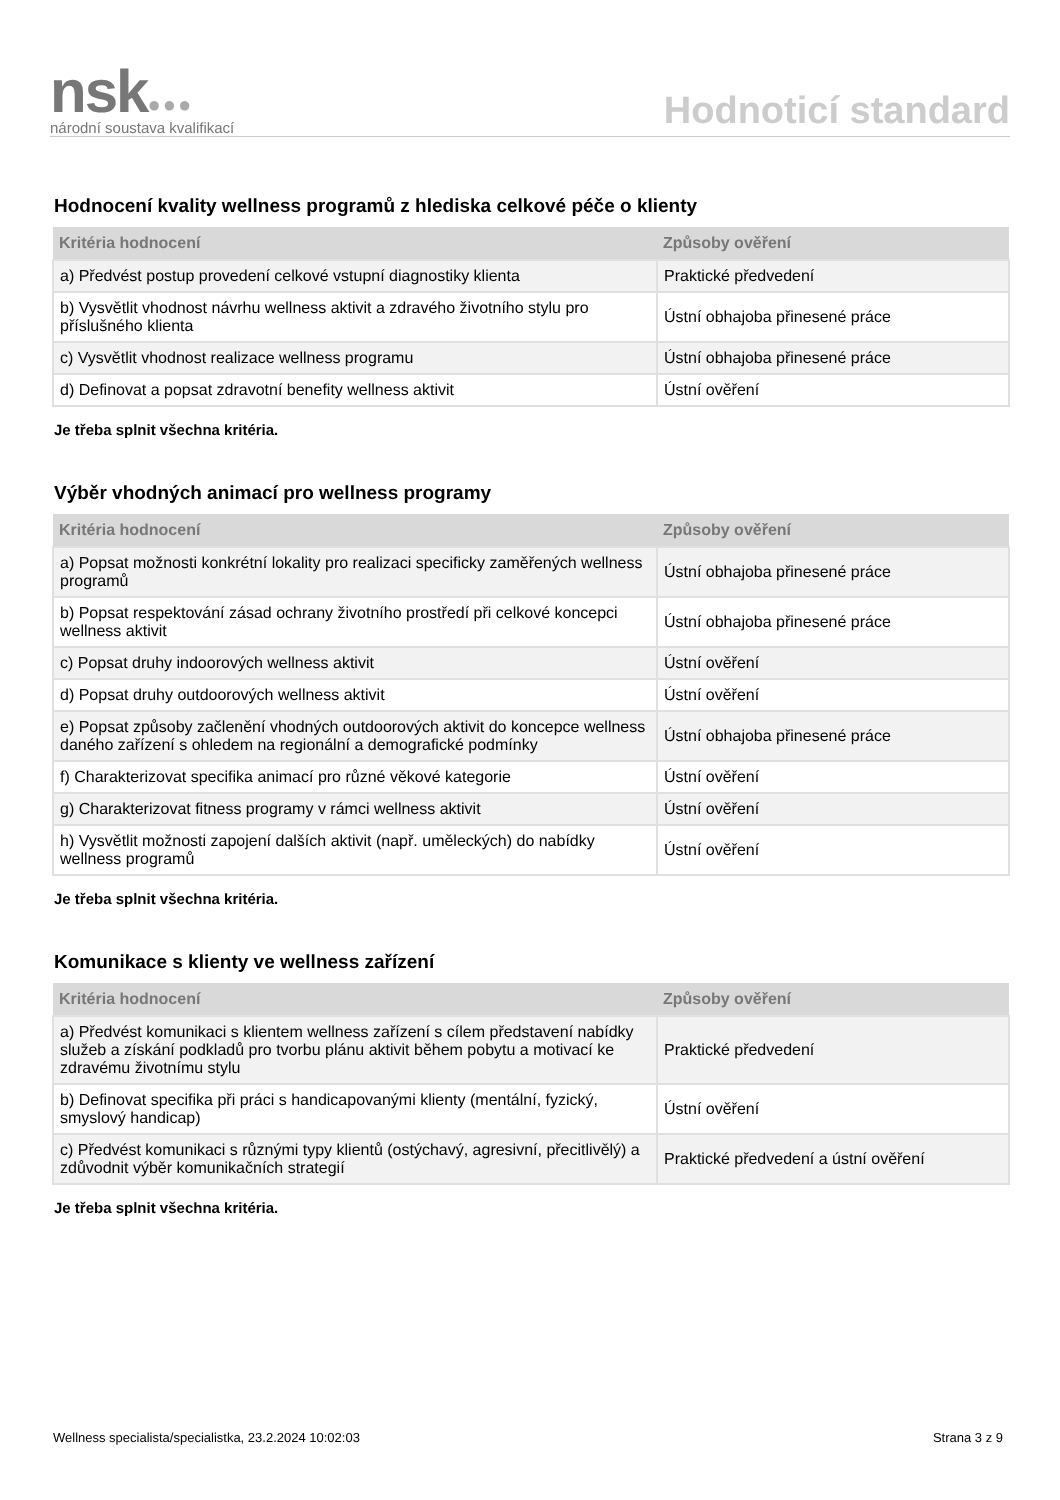nsk●●●
národní soustava kvalifikací
Hodnoticí standard
Hodnocení kvality wellness programů z hlediska celkové péče o klienty
| Kritéria hodnocení | Způsoby ověření |
| --- | --- |
| a) Předvést postup provedení celkové vstupní diagnostiky klienta | Praktické předvedení |
| b) Vysvětlit vhodnost návrhu wellness aktivit a zdravého životního stylu pro příslušného klienta | Ústní obhajoba přinesené práce |
| c) Vysvětlit vhodnost realizace wellness programu | Ústní obhajoba přinesené práce |
| d) Definovat a popsat zdravotní benefity wellness aktivit | Ústní ověření |
Je třeba splnit všechna kritéria.
Výběr vhodných animací pro wellness programy
| Kritéria hodnocení | Způsoby ověření |
| --- | --- |
| a) Popsat možnosti konkrétní lokality pro realizaci specificky zaměřených wellness programů | Ústní obhajoba přinesené práce |
| b) Popsat respektování zásad ochrany životního prostředí při celkové koncepci wellness aktivit | Ústní obhajoba přinesené práce |
| c) Popsat druhy indoorových wellness aktivit | Ústní ověření |
| d) Popsat druhy outdoorových wellness aktivit | Ústní ověření |
| e) Popsat způsoby začlenění vhodných outdoorových aktivit do koncepce wellness daného zařízení s ohledem na regionální a demografické podmínky | Ústní obhajoba přinesené práce |
| f) Charakterizovat specifika animací pro různé věkové kategorie | Ústní ověření |
| g) Charakterizovat fitness programy v rámci wellness aktivit | Ústní ověření |
| h) Vysvětlit možnosti zapojení dalších aktivit (např. uměleckých) do nabídky wellness programů | Ústní ověření |
Je třeba splnit všechna kritéria.
Komunikace s klienty ve wellness zařízení
| Kritéria hodnocení | Způsoby ověření |
| --- | --- |
| a) Předvést komunikaci s klientem wellness zařízení s cílem představení nabídky služeb a získání podkladů pro tvorbu plánu aktivit během pobytu a motivací ke zdravému životnímu stylu | Praktické předvedení |
| b) Definovat specifika při práci s handicapovanými klienty (mentální, fyzický, smyslový handicap) | Ústní ověření |
| c) Předvést komunikaci s různými typy klientů (ostýchavý, agresivní, přecitlivělý) a zdůvodnit výběr komunikačních strategií | Praktické předvedení a ústní ověření |
Je třeba splnit všechna kritéria.
Wellness specialista/specialistka, 23.2.2024 10:02:03 Strana 3 z 9